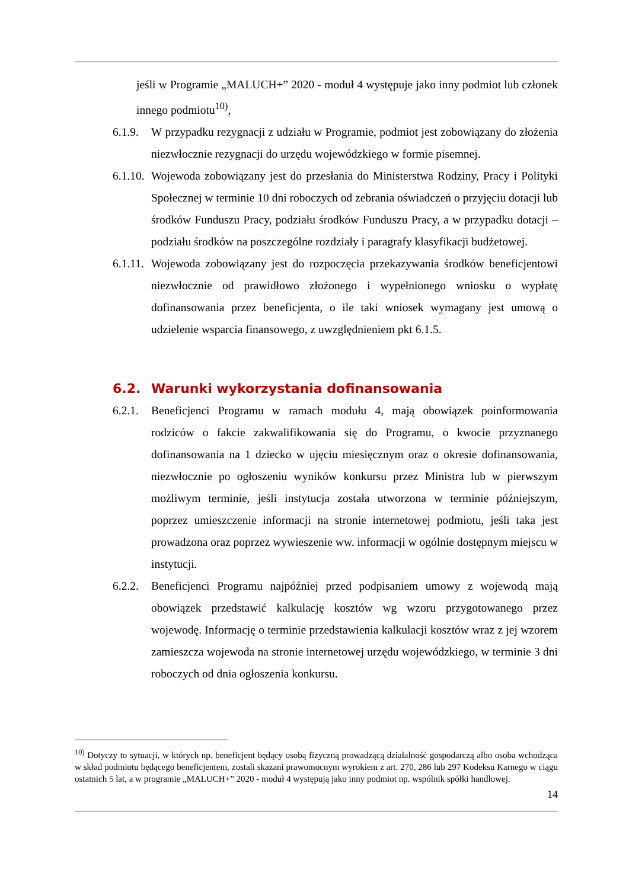jeśli w Programie „MALUCH+” 2020 - moduł 4 występuje jako inny podmiot lub członek innego podmiotu<sup>10)</sup>,
6.1.9.
W przypadku rezygnacji z udziału w Programie, podmiot jest zobowiązany do złożenia niezwłocznie rezygnacji do urzędu wojewódzkiego w formie pisemnej.
6.1.10.
Wojewoda zobowiązany jest do przesłania do Ministerstwa Rodziny, Pracy i Polityki Społecznej w terminie 10 dni roboczych od zebrania oświadczeń o przyjęciu dotacji lub środków Funduszu Pracy, podziału środków Funduszu Pracy, a w przypadku dotacji – podziału środków na poszczególne rozdziały i paragrafy klasyfikacji budżetowej.
6.1.11.
Wojewoda zobowiązany jest do rozpoczęcia przekazywania środków beneficjentowi niezwłocznie od prawidłowo złożonego i wypełnionego wniosku o wypłatę dofinansowania przez beneficjenta, o ile taki wniosek wymagany jest umową o udzielenie wsparcia finansowego, z uwzględnieniem pkt 6.1.5.
6.2. Warunki wykorzystania dofinansowania
6.2.1.
Beneficjenci Programu w ramach modułu 4, mają obowiązek poinformowania rodziców o fakcie zakwalifikowania się do Programu, o kwocie przyznanego dofinansowania na 1 dziecko w ujęciu miesięcznym oraz o okresie dofinansowania, niezwłocznie po ogłoszeniu wyników konkursu przez Ministra lub w pierwszym możliwym terminie, jeśli instytucja została utworzona w terminie późniejszym, poprzez umieszczenie informacji na stronie internetowej podmiotu, jeśli taka jest prowadzona oraz poprzez wywieszenie ww. informacji w ogólnie dostępnym miejscu w instytucji.
6.2.2.
Beneficjenci Programu najpóźniej przed podpisaniem umowy z wojewodą mają obowiązek przedstawić kalkulację kosztów wg wzoru przygotowanego przez wojewodę. Informację o terminie przedstawienia kalkulacji kosztów wraz z jej wzorem zamieszcza wojewoda na stronie internetowej urzędu wojewódzkiego, w terminie 3 dni roboczych od dnia ogłoszenia konkursu.
<sup>10)</sup> Dotyczy to sytuacji, w których np. beneficjent będący osobą fizyczną prowadzącą działalność gospodarczą albo osoba wchodząca w skład podmiotu będącego beneficjentem, zostali skazani prawomocnym wyrokiem z art. 270, 286 lub 297 Kodeksu Karnego w ciągu ostatnich 5 lat, a w programie „MALUCH+” 2020 - moduł 4 występują jako inny podmiot np. wspólnik spółki handlowej.
14